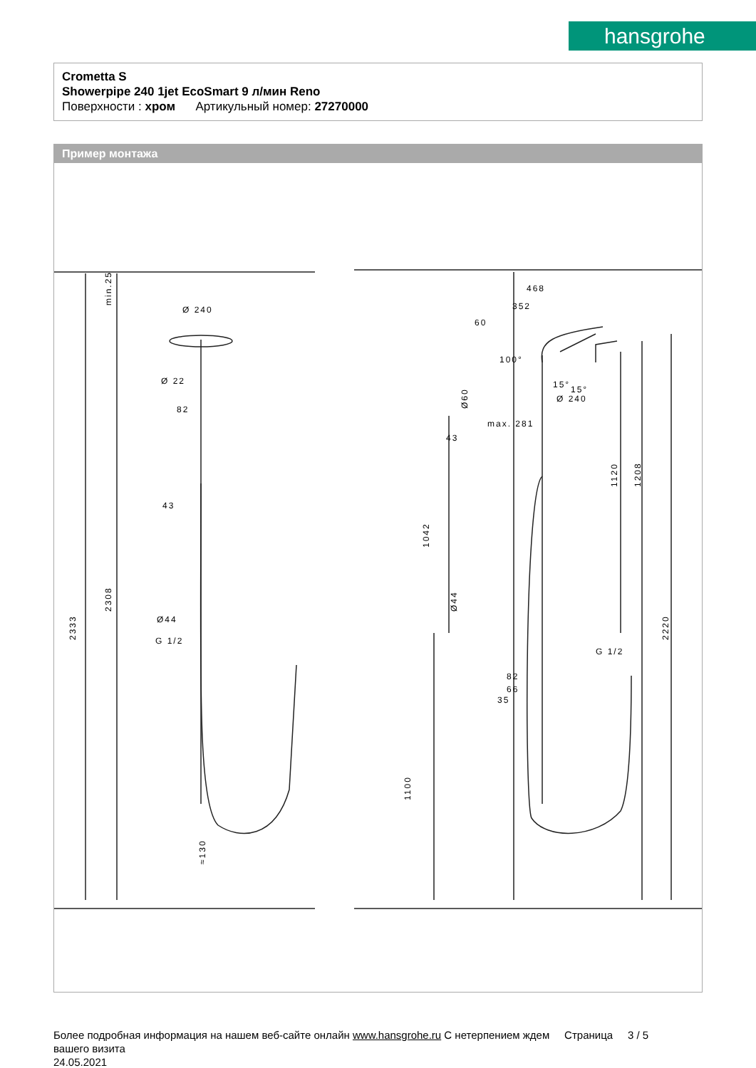hansgrohe
Crometta S
Showerpipe 240 1jet EcoSmart 9 л/мин Reno
Поверхности : хром Артикульный номер: 27270000
Пример монтажа
2333
2308
min.25
Ø 240
Ø 22
82
43
Ø44
G 1/2
≈130
468
352
60
100°
15°
15°
Ø 240
Ø60
max. 281
43
1042
Ø44
1120
1208
2220
G 1/2
82
66
35
1100
Более подробная информация на нашем веб-сайте онлайн www.hansgrohe.ru С нетерпением ждем Страница 3 / 5
вашего визита
24.05.2021